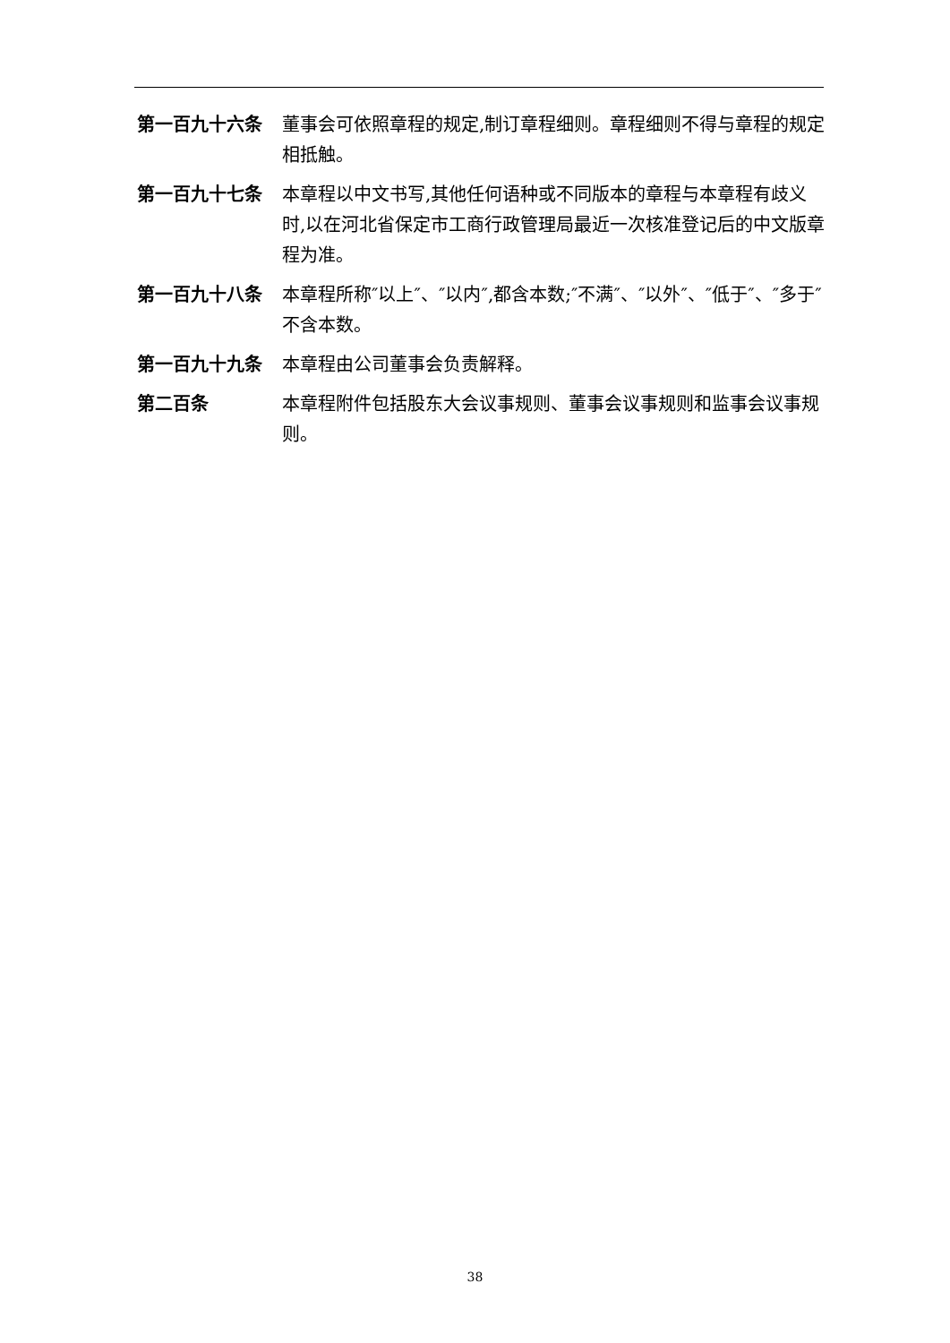第一百九十六条 董事会可依照章程的规定,制订章程细则。章程细则不得与章程的规定相抵触。
第一百九十七条 本章程以中文书写,其他任何语种或不同版本的章程与本章程有歧义时,以在河北省保定市工商行政管理局最近一次核准登记后的中文版章程为准。
第一百九十八条 本章程所称″以上″、″以内″,都含本数;″不满″、″以外″、″低于″、″多于″不含本数。
第一百九十九条 本章程由公司董事会负责解释。
第二百条 本章程附件包括股东大会议事规则、董事会议事规则和监事会议事规则。
38